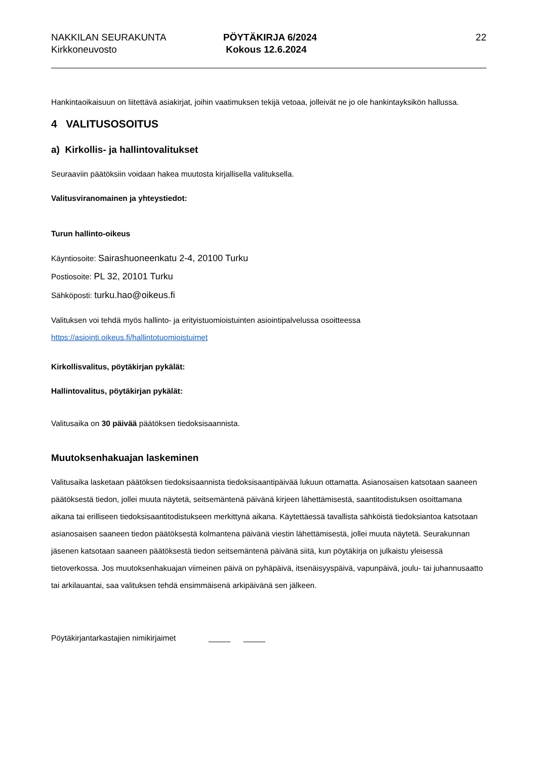NAKKILAN SEURAKUNTA
Kirkkoneuvosto
PÖYTÄKIRJA 6/2024
Kokous 12.6.2024
22
Hankintaoikaisuun on liitettävä asiakirjat, joihin vaatimuksen tekijä vetoaa, jolleivät ne jo ole hankintayksikön hallussa.
4 VALITUSOSOITUS
a) Kirkollis- ja hallintovalitukset
Seuraaviin päätöksiin voidaan hakea muutosta kirjallisella valituksella.
Valitusviranomainen ja yhteystiedot:
Turun hallinto-oikeus
Käyntiosoite: Sairashuoneenkatu 2-4, 20100 Turku
Postiosoite: PL 32, 20101 Turku
Sähköposti: turku.hao@oikeus.fi
Valituksen voi tehdä myös hallinto- ja erityistuomioistuinten asiointipalvelussa osoitteessa https://asiointi.oikeus.fi/hallintotuomioistuimet
Kirkollisvalitus, pöytäkirjan pykälät:
Hallintovalitus, pöytäkirjan pykälät:
Valitusaika on 30 päivää päätöksen tiedoksisaannista.
Muutoksenhakuajan laskeminen
Valitusaika lasketaan päätöksen tiedoksisaannista tiedoksisaantipäivää lukuun ottamatta. Asianosaisen katsotaan saaneen päätöksestä tiedon, jollei muuta näytetä, seitsemäntenä päivänä kirjeen lähettämisestä, saantitodistuksen osoittamana aikana tai erilliseen tiedoksisaantitodistukseen merkittynä aikana. Käytettäessä tavallista sähköistä tiedoksiantoa katsotaan asianosaisen saaneen tiedon päätöksestä kolmantena päivänä viestin lähettämisestä, jollei muuta näytetä. Seurakunnan jäsenen katsotaan saaneen päätöksestä tiedon seitsemäntenä päivänä siitä, kun pöytäkirja on julkaistu yleisessä tietoverkossa. Jos muutoksenhakuajan viimeinen päivä on pyhäpäivä, itsenäisyyspäivä, vapunpäivä, joulu- tai juhannusaatto tai arkilauantai, saa valituksen tehdä ensimmäisenä arkipäivänä sen jälkeen.
Pöytäkirjantarkastajien nimikirjaimet _____ _____